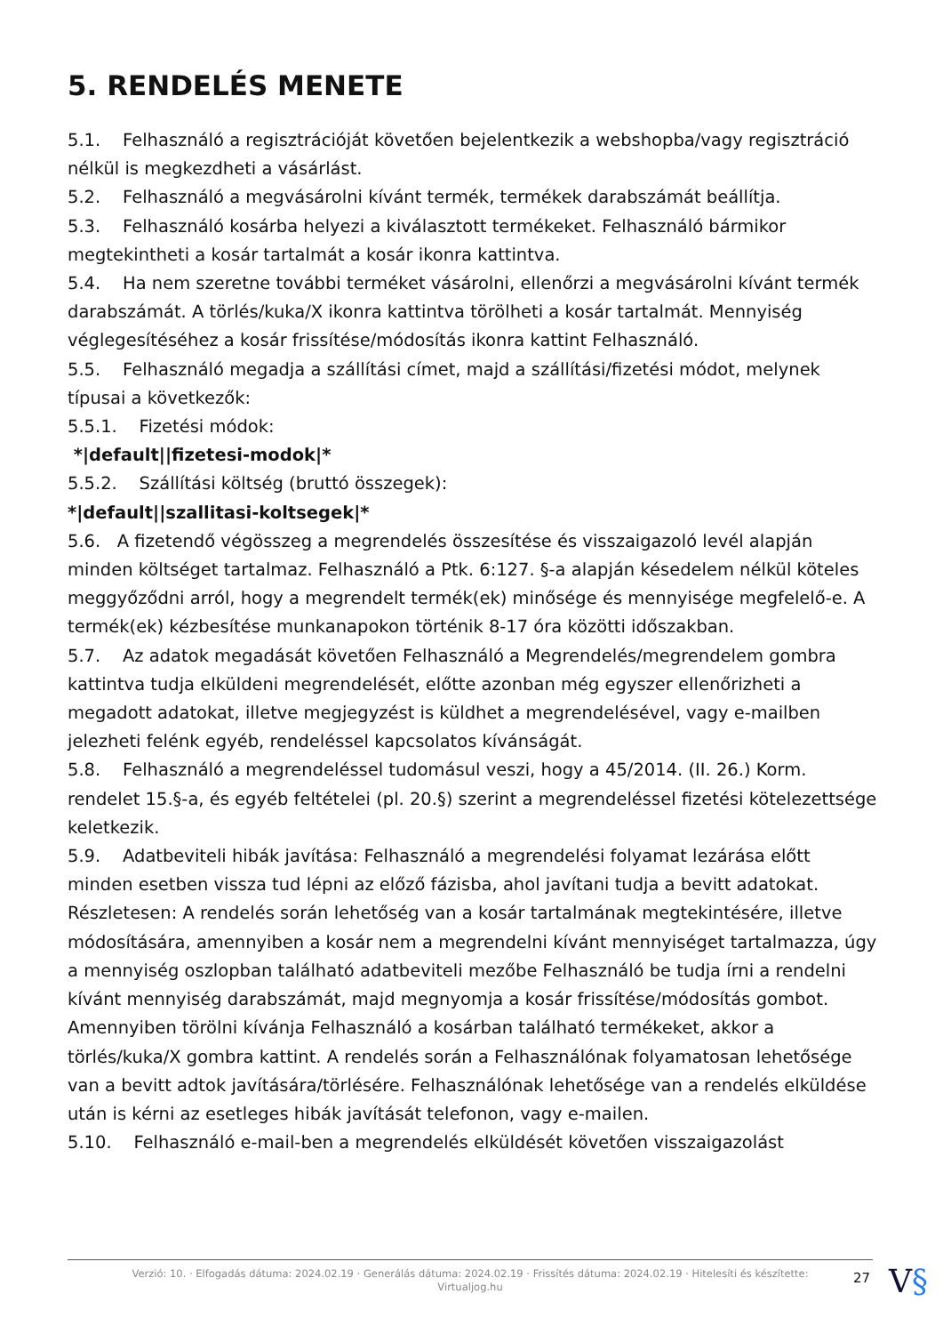5. RENDELÉS MENETE
5.1. Felhasználó a regisztrációját követően bejelentkezik a webshopba/vagy regisztráció nélkül is megkezdheti a vásárlást.
5.2. Felhasználó a megvásárolni kívánt termék, termékek darabszámát beállítja.
5.3. Felhasználó kosárba helyezi a kiválasztott termékeket. Felhasználó bármikor megtekintheti a kosár tartalmát a kosár ikonra kattintva.
5.4. Ha nem szeretne további terméket vásárolni, ellenőrzi a megvásárolni kívánt termék darabszámát. A törlés/kuka/X ikonra kattintva törölheti a kosár tartalmát. Mennyiség véglegesítéséhez a kosár frissítése/módosítás ikonra kattint Felhasználó.
5.5. Felhasználó megadja a szállítási címet, majd a szállítási/fizetési módot, melynek típusai a következők:
5.5.1. Fizetési módok:
*|default||fizetesi-modok|*
5.5.2. Szállítási költség (bruttó összegek):
*|default||szallitasi-koltsegek|*
5.6. A fizetendő végösszeg a megrendelés összesítése és visszaigazoló levél alapján minden költséget tartalmaz. Felhasználó a Ptk. 6:127. §-a alapján késedelem nélkül köteles meggyőződni arról, hogy a megrendelt termék(ek) minősége és mennyisége megfelelő-e. A termék(ek) kézbesítése munkanapokon történik 8-17 óra közötti időszakban.
5.7. Az adatok megadását követően Felhasználó a Megrendelés/megrendelem gombra kattintva tudja elküldeni megrendelését, előtte azonban még egyszer ellenőrizheti a megadott adatokat, illetve megjegyzést is küldhet a megrendelésével, vagy e-mailben jelezheti felénk egyéb, rendeléssel kapcsolatos kívánságát.
5.8. Felhasználó a megrendeléssel tudomásul veszi, hogy a 45/2014. (II. 26.) Korm. rendelet 15.§-a, és egyéb feltételei (pl. 20.§) szerint a megrendeléssel fizetési kötelezettsége keletkezik.
5.9. Adatbeviteli hibák javítása: Felhasználó a megrendelési folyamat lezárása előtt minden esetben vissza tud lépni az előző fázisba, ahol javítani tudja a bevitt adatokat. Részletesen: A rendelés során lehetőség van a kosár tartalmának megtekintésére, illetve módosítására, amennyiben a kosár nem a megrendelni kívánt mennyiséget tartalmazza, úgy a mennyiség oszlopban található adatbeviteli mezőbe Felhasználó be tudja írni a rendelni kívánt mennyiség darabszámát, majd megnyomja a kosár frissítése/módosítás gombot. Amennyiben törölni kívánja Felhasználó a kosárban található termékeket, akkor a törlés/kuka/X gombra kattint. A rendelés során a Felhasználónak folyamatosan lehetősége van a bevitt adtok javítására/törlésére. Felhasználónak lehetősége van a rendelés elküldése után is kérni az esetleges hibák javítását telefonon, vagy e-mailen.
5.10. Felhasználó e-mail-ben a megrendelés elküldését követően visszaigazolást
Verzió: 10. · Elfogadás dátuma: 2024.02.19 · Generálás dátuma: 2024.02.19 · Frissítés dátuma: 2024.02.19 · Hitelesíti és készítette:
Virtualjog.hu
27 V§